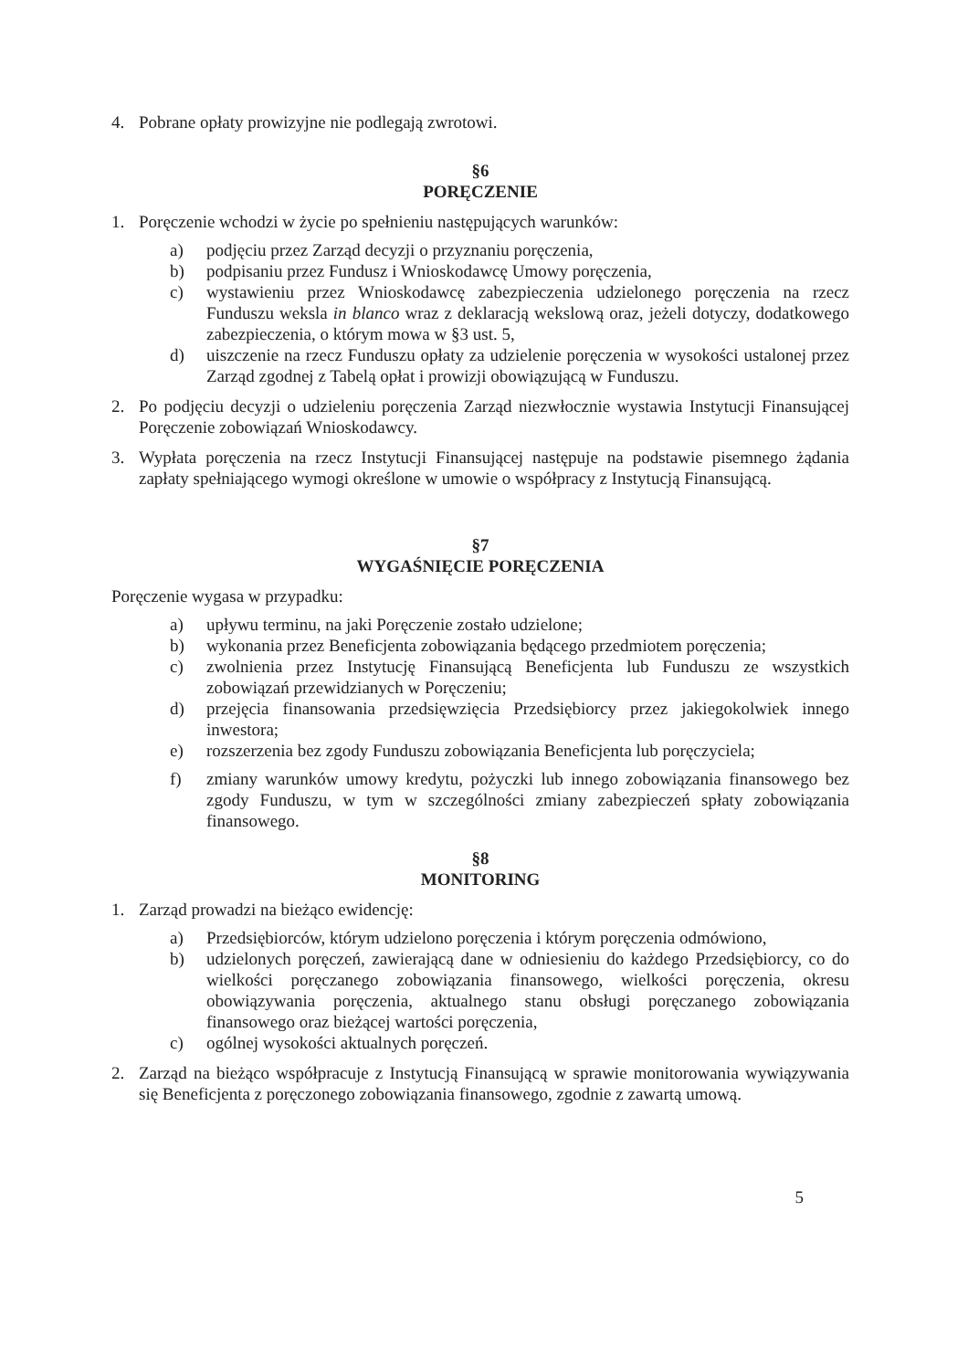4. Pobrane opłaty prowizyjne nie podlegają zwrotowi.
§6
PORĘCZENIE
1. Poręczenie wchodzi w życie po spełnieniu następujących warunków:
a) podjęciu przez Zarząd decyzji o przyznaniu poręczenia,
b) podpisaniu przez Fundusz i Wnioskodawcę Umowy poręczenia,
c) wystawieniu przez Wnioskodawcę zabezpieczenia udzielonego poręczenia na rzecz Funduszu weksla in blanco wraz z deklaracją wekslową oraz, jeżeli dotyczy, dodatkowego zabezpieczenia, o którym mowa w §3 ust. 5,
d) uiszczenie na rzecz Funduszu opłaty za udzielenie poręczenia w wysokości ustalonej przez Zarząd zgodnej z Tabelą opłat i prowizji obowiązującą w Funduszu.
2. Po podjęciu decyzji o udzieleniu poręczenia Zarząd niezwłocznie wystawia Instytucji Finansującej Poręczenie zobowiązań Wnioskodawcy.
3. Wypłata poręczenia na rzecz Instytucji Finansującej następuje na podstawie pisemnego żądania zapłaty spełniającego wymogi określone w umowie o współpracy z Instytucją Finansującą.
§7
WYGAŚNIĘCIE PORĘCZENIA
Poręczenie wygasa w przypadku:
a) upływu terminu, na jaki Poręczenie zostało udzielone;
b) wykonania przez Beneficjenta zobowiązania będącego przedmiotem poręczenia;
c) zwolnienia przez Instytucję Finansującą Beneficjenta lub Funduszu ze wszystkich zobowiązań przewidzianych w Poręczeniu;
d) przejęcia finansowania przedsięwzięcia Przedsiębiorcy przez jakiegokolwiek innego inwestora;
e) rozszerzenia bez zgody Funduszu zobowiązania Beneficjenta lub poręczyciela;
f) zmiany warunków umowy kredytu, pożyczki lub innego zobowiązania finansowego bez zgody Funduszu, w tym w szczególności zmiany zabezpieczeń spłaty zobowiązania finansowego.
§8
MONITORING
1. Zarząd prowadzi na bieżąco ewidencję:
a) Przedsiębiorców, którym udzielono poręczenia i którym poręczenia odmówiono,
b) udzielonych poręczeń, zawierającą dane w odniesieniu do każdego Przedsiębiorcy, co do wielkości poręczanego zobowiązania finansowego, wielkości poręczenia, okresu obowiązywania poręczenia, aktualnego stanu obsługi poręczanego zobowiązania finansowego oraz bieżącej wartości poręczenia,
c) ogólnej wysokości aktualnych poręczeń.
2. Zarząd na bieżąco współpracuje z Instytucją Finansującą w sprawie monitorowania wywiązywania się Beneficjenta z poręczonego zobowiązania finansowego, zgodnie z zawartą umową.
5